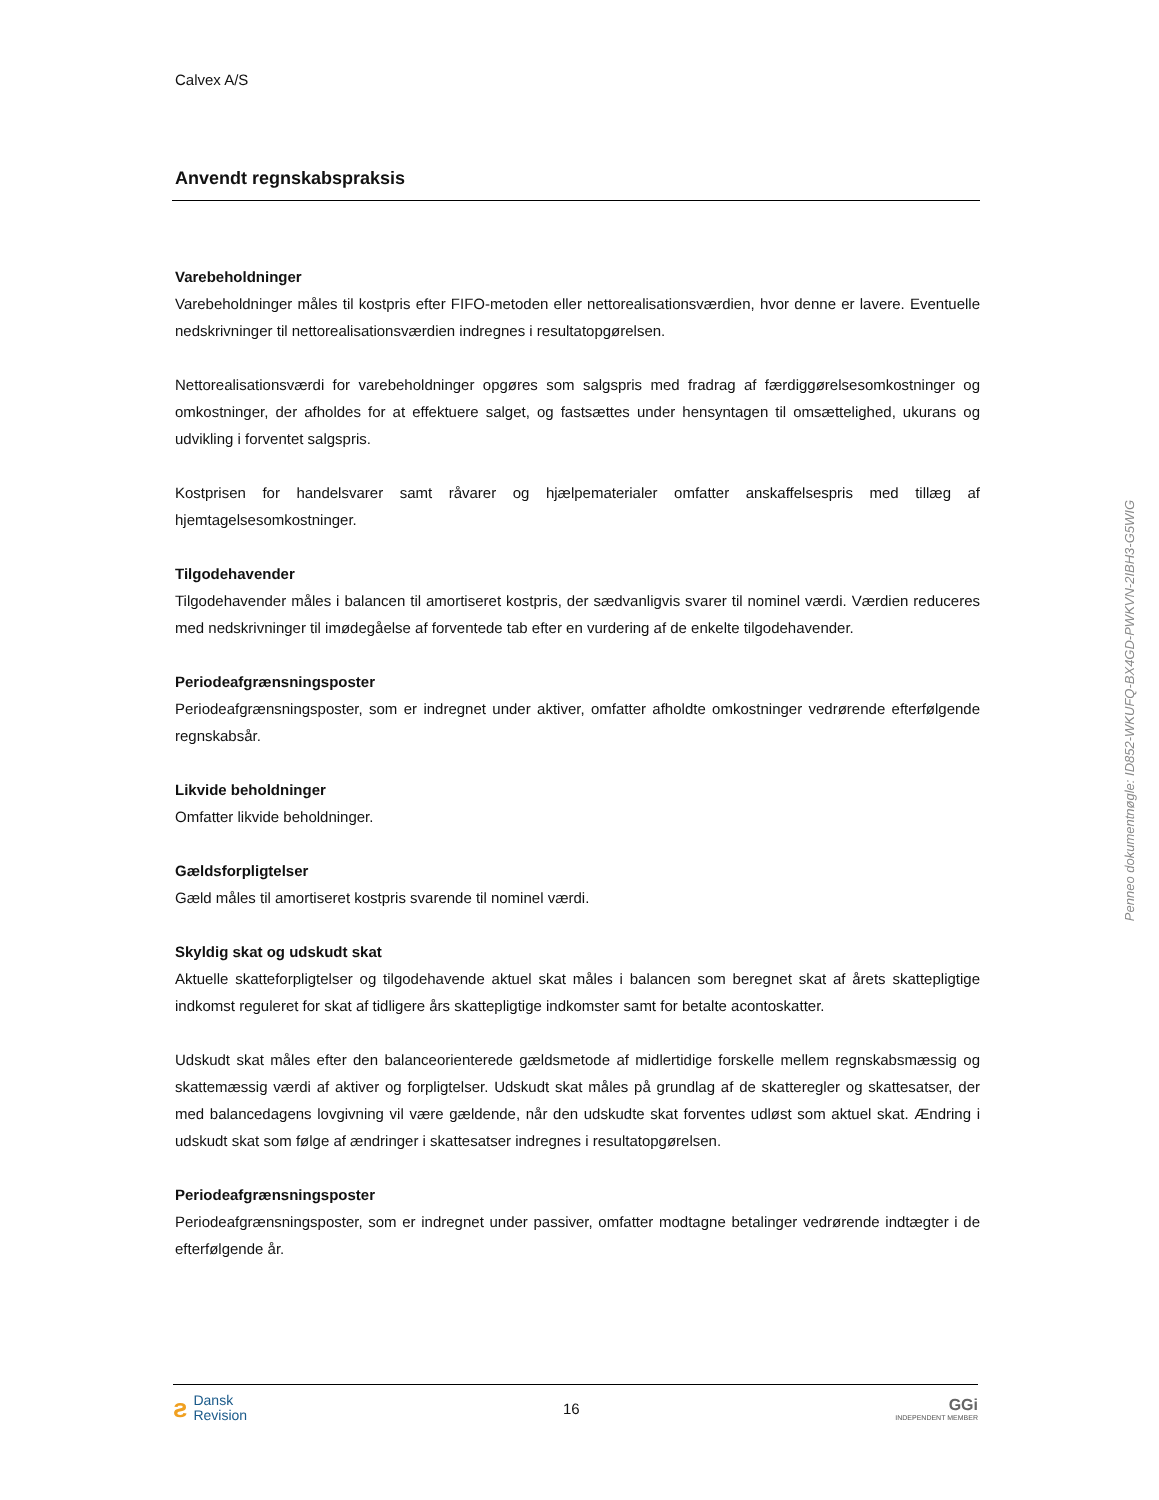Calvex A/S
Anvendt regnskabspraksis
Varebeholdninger
Varebeholdninger måles til kostpris efter FIFO-metoden eller nettorealisationsværdien, hvor denne er lavere. Eventuelle nedskrivninger til nettorealisationsværdien indregnes i resultatopgørelsen.
Nettorealisationsværdi for varebeholdninger opgøres som salgspris med fradrag af færdiggørelsesomkostninger og omkostninger, der afholdes for at effektuere salget, og fastsættes under hensyntagen til omsættelighed, ukurans og udvikling i forventet salgspris.
Kostprisen for handelsvarer samt råvarer og hjælpematerialer omfatter anskaffelsespris med tillæg af hjemtagelsesomkostninger.
Tilgodehavender
Tilgodehavender måles i balancen til amortiseret kostpris, der sædvanligvis svarer til nominel værdi. Værdien reduceres med nedskrivninger til imødegåelse af forventede tab efter en vurdering af de enkelte tilgodehavender.
Periodeafgrænsningsposter
Periodeafgrænsningsposter, som er indregnet under aktiver, omfatter afholdte omkostninger vedrørende efterfølgende regnskabsår.
Likvide beholdninger
Omfatter likvide beholdninger.
Gældsforpligtelser
Gæld måles til amortiseret kostpris svarende til nominel værdi.
Skyldig skat og udskudt skat
Aktuelle skatteforpligtelser og tilgodehavende aktuel skat måles i balancen som beregnet skat af årets skattepligtige indkomst reguleret for skat af tidligere års skattepligtige indkomster samt for betalte acontoskatter.
Udskudt skat måles efter den balanceorienterede gældsmetode af midlertidige forskelle mellem regnskabsmæssig og skattemæssig værdi af aktiver og forpligtelser. Udskudt skat måles på grundlag af de skatteregler og skattesatser, der med balancedagens lovgivning vil være gældende, når den udskudte skat forventes udløst som aktuel skat. Ændring i udskudt skat som følge af ændringer i skattesatser indregnes i resultatopgørelsen.
Periodeafgrænsningsposter
Periodeafgrænsningsposter, som er indregnet under passiver, omfatter modtagne betalinger vedrørende indtægter i de efterfølgende år.
Penneo dokumentnøgle: ID852-WKUFQ-BX4GD-PWKVN-2IBH3-G5WIG
ƨ
Dansk
Revision
16
GGi
INDEPENDENT MEMBER